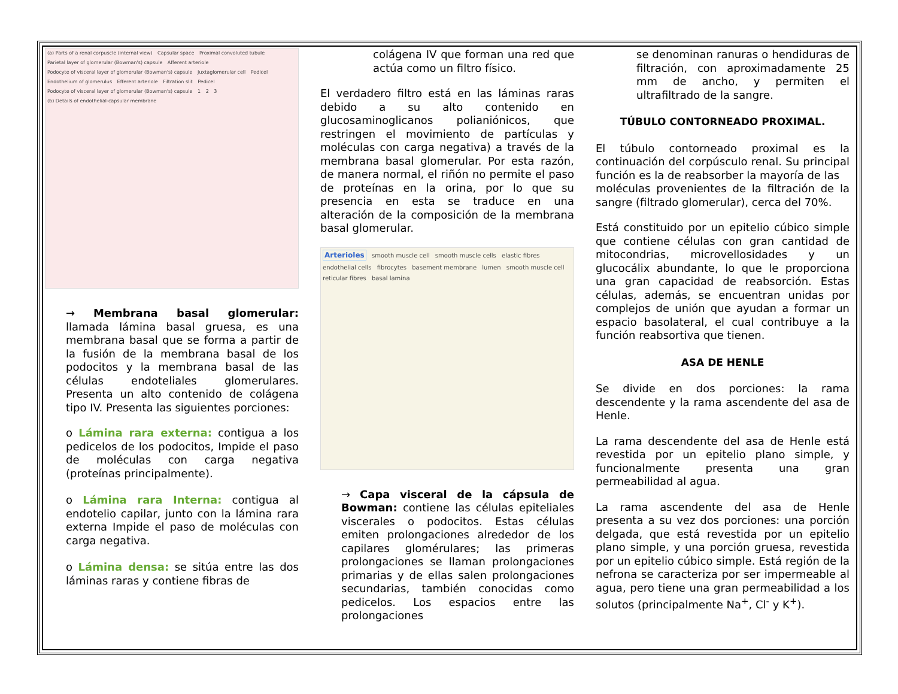(a) Parts of a renal corpuscle (internal view) Capsular space Proximal convoluted tubule Parietal layer of glomerular (Bowman's) capsule Afferent arteriole Podocyte of visceral layer of glomerular (Bowman's) capsule Juxtaglomerular cell Pedicel Endothelium of glomerulus Efferent arteriole Filtration slit Pedicel Podocyte of visceral layer of glomerular (Bowman's) capsule 1 2 3 (b) Details of endothelial-capsular membrane
→ Membrana basal glomerular: llamada lámina basal gruesa, es una membrana basal que se forma a partir de la fusión de la membrana basal de los podocitos y la membrana basal de las células endoteliales glomerulares. Presenta un alto contenido de colágena tipo IV. Presenta las siguientes porciones:
o Lámina rara externa: contigua a los pedicelos de los podocitos, Impide el paso de moléculas con carga negativa (proteínas principalmente).
o Lámina rara Interna: contigua al endotelio capilar, junto con la lámina rara externa Impide el paso de moléculas con carga negativa.
o Lámina densa: se sitúa entre las dos láminas raras y contiene fibras de
colágena IV que forman una red que actúa como un filtro físico.
El verdadero filtro está en las láminas raras debido a su alto contenido en glucosaminoglicanos polianiónicos, que restringen el movimiento de partículas y moléculas con carga negativa) a través de la membrana basal glomerular. Por esta razón, de manera normal, el riñón no permite el paso de proteínas en la orina, por lo que su presencia en esta se traduce en una alteración de la composición de la membrana basal glomerular.
Arterioles smooth muscle cell smooth muscle cells elastic fibres endothelial cells fibrocytes basement membrane lumen smooth muscle cell reticular fibres basal lamina
→ Capa visceral de la cápsula de Bowman: contiene las células epiteliales viscerales o podocitos. Estas células emiten prolongaciones alrededor de los capilares glomérulares; las primeras prolongaciones se llaman prolongaciones primarias y de ellas salen prolongaciones secundarias, también conocidas como pedicelos. Los espacios entre las prolongaciones
se denominan ranuras o hendiduras de filtración, con aproximadamente 25 mm de ancho, y permiten el ultrafiltrado de la sangre.
TÚBULO CONTORNEADO PROXIMAL.
El túbulo contorneado proximal es la continuación del corpúsculo renal. Su principal función es la de reabsorber la mayoría de las
moléculas provenientes de la filtración de la sangre (filtrado glomerular), cerca del 70%.
Está constituido por un epitelio cúbico simple que contiene células con gran cantidad de mitocondrias, microvellosidades y un glucocálix abundante, lo que le proporciona una gran capacidad de reabsorción. Estas células, además, se encuentran unidas por complejos de unión que ayudan a formar un espacio basolateral, el cual contribuye a la función reabsortiva que tienen.
ASA DE HENLE
Se divide en dos porciones: la rama descendente y la rama ascendente del asa de Henle.
La rama descendente del asa de Henle está revestida por un epitelio plano simple, y funcionalmente presenta una gran permeabilidad al agua.
La rama ascendente del asa de Henle presenta a su vez dos porciones: una porción delgada, que está revestida por un epitelio plano simple, y una porción gruesa, revestida por un epitelio cúbico simple. Está región de la nefrona se caracteriza por ser impermeable al agua, pero tiene una gran permeabilidad a los solutos (principalmente Na<sup>+</sup>, Cl<sup>-</sup> y K<sup>+</sup>).